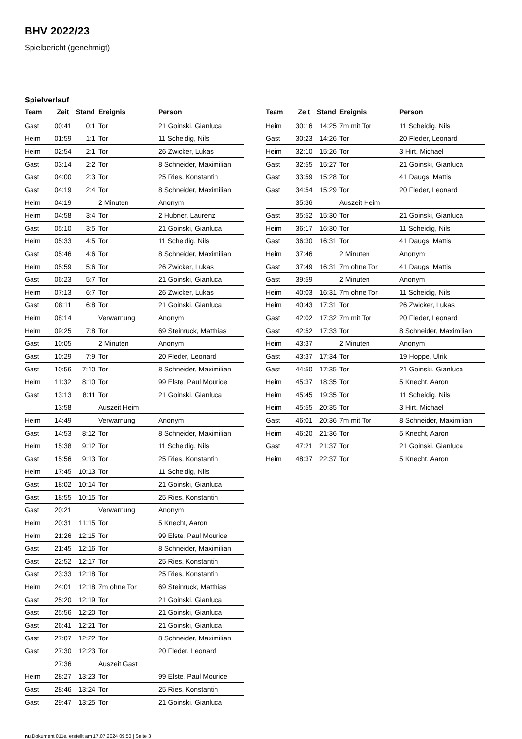BHV 2022/23
Spielbericht (genehmigt)
Spielverlauf
| Team | Zeit | Stand | Ereignis | Person |
| --- | --- | --- | --- | --- |
| Gast | 00:41 | 0:1 | Tor | 21 Goinski, Gianluca |
| Heim | 01:59 | 1:1 | Tor | 11 Scheidig, Nils |
| Heim | 02:54 | 2:1 | Tor | 26 Zwicker, Lukas |
| Gast | 03:14 | 2:2 | Tor | 8 Schneider, Maximilian |
| Gast | 04:00 | 2:3 | Tor | 25 Ries, Konstantin |
| Gast | 04:19 | 2:4 | Tor | 8 Schneider, Maximilian |
| Heim | 04:19 | | 2 Minuten | Anonym |
| Heim | 04:58 | 3:4 | Tor | 2 Hubner, Laurenz |
| Gast | 05:10 | 3:5 | Tor | 21 Goinski, Gianluca |
| Heim | 05:33 | 4:5 | Tor | 11 Scheidig, Nils |
| Gast | 05:46 | 4:6 | Tor | 8 Schneider, Maximilian |
| Heim | 05:59 | 5:6 | Tor | 26 Zwicker, Lukas |
| Gast | 06:23 | 5:7 | Tor | 21 Goinski, Gianluca |
| Heim | 07:13 | 6:7 | Tor | 26 Zwicker, Lukas |
| Gast | 08:11 | 6:8 | Tor | 21 Goinski, Gianluca |
| Heim | 08:14 | | Verwarnung | Anonym |
| Heim | 09:25 | 7:8 | Tor | 69 Steinruck, Matthias |
| Gast | 10:05 | | 2 Minuten | Anonym |
| Gast | 10:29 | 7:9 | Tor | 20 Fleder, Leonard |
| Gast | 10:56 | 7:10 | Tor | 8 Schneider, Maximilian |
| Heim | 11:32 | 8:10 | Tor | 99 Elste, Paul Mourice |
| Gast | 13:13 | 8:11 | Tor | 21 Goinski, Gianluca |
| | 13:58 | | Auszeit Heim | |
| Heim | 14:49 | | Verwarnung | Anonym |
| Gast | 14:53 | 8:12 | Tor | 8 Schneider, Maximilian |
| Heim | 15:38 | 9:12 | Tor | 11 Scheidig, Nils |
| Gast | 15:56 | 9:13 | Tor | 25 Ries, Konstantin |
| Heim | 17:45 | 10:13 | Tor | 11 Scheidig, Nils |
| Gast | 18:02 | 10:14 | Tor | 21 Goinski, Gianluca |
| Gast | 18:55 | 10:15 | Tor | 25 Ries, Konstantin |
| Gast | 20:21 | | Verwarnung | Anonym |
| Heim | 20:31 | 11:15 | Tor | 5 Knecht, Aaron |
| Heim | 21:26 | 12:15 | Tor | 99 Elste, Paul Mourice |
| Gast | 21:45 | 12:16 | Tor | 8 Schneider, Maximilian |
| Gast | 22:52 | 12:17 | Tor | 25 Ries, Konstantin |
| Gast | 23:33 | 12:18 | Tor | 25 Ries, Konstantin |
| Heim | 24:01 | 12:18 | 7m ohne Tor | 69 Steinruck, Matthias |
| Gast | 25:20 | 12:19 | Tor | 21 Goinski, Gianluca |
| Gast | 25:56 | 12:20 | Tor | 21 Goinski, Gianluca |
| Gast | 26:41 | 12:21 | Tor | 21 Goinski, Gianluca |
| Gast | 27:07 | 12:22 | Tor | 8 Schneider, Maximilian |
| Gast | 27:30 | 12:23 | Tor | 20 Fleder, Leonard |
| | 27:36 | | Auszeit Gast | |
| Heim | 28:27 | 13:23 | Tor | 99 Elste, Paul Mourice |
| Gast | 28:46 | 13:24 | Tor | 25 Ries, Konstantin |
| Gast | 29:47 | 13:25 | Tor | 21 Goinski, Gianluca |
| Team | Zeit | Stand | Ereignis | Person |
| --- | --- | --- | --- | --- |
| Heim | 30:16 | 14:25 | 7m mit Tor | 11 Scheidig, Nils |
| Gast | 30:23 | 14:26 | Tor | 20 Fleder, Leonard |
| Heim | 32:10 | 15:26 | Tor | 3 Hirt, Michael |
| Gast | 32:55 | 15:27 | Tor | 21 Goinski, Gianluca |
| Gast | 33:59 | 15:28 | Tor | 41 Daugs, Mattis |
| Gast | 34:54 | 15:29 | Tor | 20 Fleder, Leonard |
| | 35:36 | | Auszeit Heim | |
| Gast | 35:52 | 15:30 | Tor | 21 Goinski, Gianluca |
| Heim | 36:17 | 16:30 | Tor | 11 Scheidig, Nils |
| Gast | 36:30 | 16:31 | Tor | 41 Daugs, Mattis |
| Heim | 37:46 | | 2 Minuten | Anonym |
| Gast | 37:49 | 16:31 | 7m ohne Tor | 41 Daugs, Mattis |
| Gast | 39:59 | | 2 Minuten | Anonym |
| Heim | 40:03 | 16:31 | 7m ohne Tor | 11 Scheidig, Nils |
| Heim | 40:43 | 17:31 | Tor | 26 Zwicker, Lukas |
| Gast | 42:02 | 17:32 | 7m mit Tor | 20 Fleder, Leonard |
| Gast | 42:52 | 17:33 | Tor | 8 Schneider, Maximilian |
| Heim | 43:37 | | 2 Minuten | Anonym |
| Gast | 43:37 | 17:34 | Tor | 19 Hoppe, Ulrik |
| Gast | 44:50 | 17:35 | Tor | 21 Goinski, Gianluca |
| Heim | 45:37 | 18:35 | Tor | 5 Knecht, Aaron |
| Heim | 45:45 | 19:35 | Tor | 11 Scheidig, Nils |
| Heim | 45:55 | 20:35 | Tor | 3 Hirt, Michael |
| Gast | 46:01 | 20:36 | 7m mit Tor | 8 Schneider, Maximilian |
| Heim | 46:20 | 21:36 | Tor | 5 Knecht, Aaron |
| Gast | 47:21 | 21:37 | Tor | 21 Goinski, Gianluca |
| Heim | 48:37 | 22:37 | Tor | 5 Knecht, Aaron |
nu.Dokument 011e, erstellt am 17.07.2024 09:50 | Seite 3